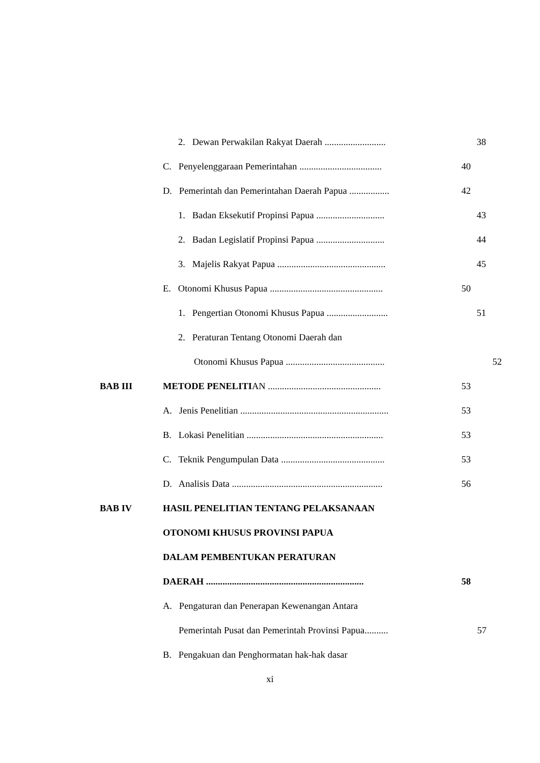2. Dewan Perwakilan Rakyat Daerah .......................... 38
C. Penyelenggaraan Pemerintahan ................................... 40
D. Pemerintah dan Pemerintahan Daerah Papua ................. 42
1. Badan Eksekutif Propinsi Papua ............................. 43
2. Badan Legislatif Propinsi Papua ............................. 44
3. Majelis Rakyat Papua .............................................. 45
E. Otonomi Khusus Papua ................................................ 50
1. Pengertian Otonomi Khusus Papua .......................... 51
2. Peraturan Tentang Otonomi Daerah dan
Otonomi Khusus Papua .......................................... 52
BAB III METODE PENELITIAN ................................................ 53
A. Jenis Penelitian ............................................................... 53
B. Lokasi Penelitian .......................................................... 53
C. Teknik Pengumpulan Data ............................................ 53
D. Analisis Data ................................................................ 56
BAB IV HASIL PENELITIAN TENTANG PELAKSANAAN
OTONOMI KHUSUS PROVINSI PAPUA
DALAM PEMBENTUKAN PERATURAN
DAERAH ................................................................... 58
A. Pengaturan dan Penerapan Kewenangan Antara
Pemerintah Pusat dan Pemerintah Provinsi Papua.......... 57
B. Pengakuan dan Penghormatan hak-hak dasar
xi